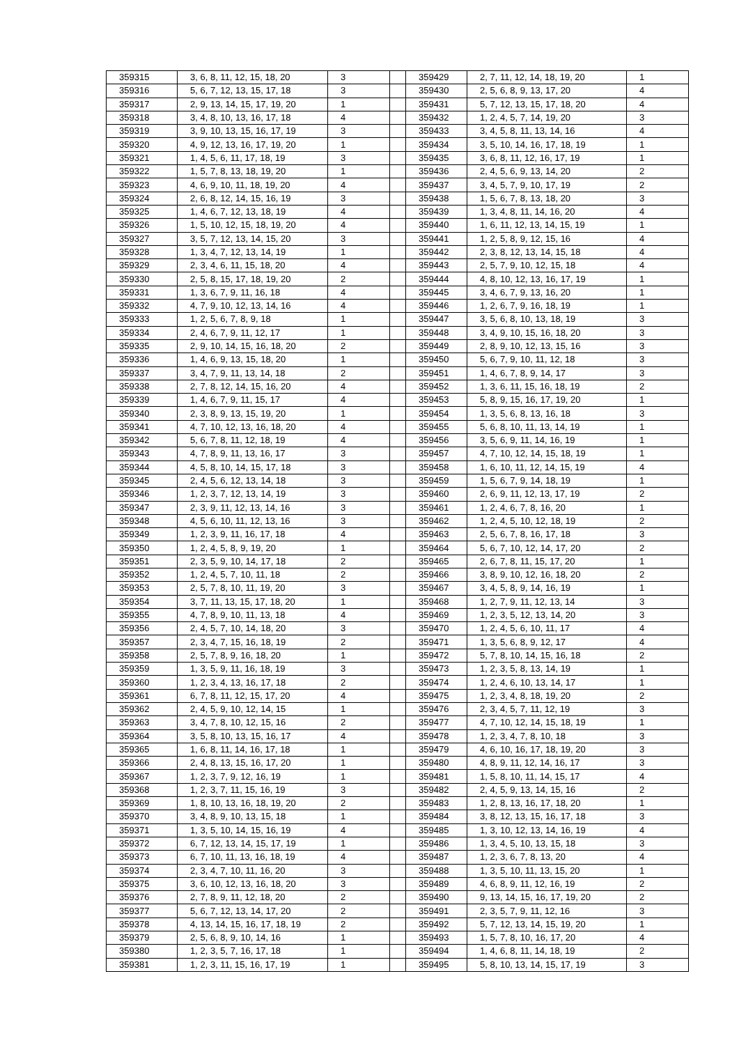| 359315 | 3, 6, 8, 11, 12, 15, 18, 20 | 3 | | 359429 | 2, 7, 11, 12, 14, 18, 19, 20 | 1 |
| 359316 | 5, 6, 7, 12, 13, 15, 17, 18 | 3 | | 359430 | 2, 5, 6, 8, 9, 13, 17, 20 | 4 |
| 359317 | 2, 9, 13, 14, 15, 17, 19, 20 | 1 | | 359431 | 5, 7, 12, 13, 15, 17, 18, 20 | 4 |
| 359318 | 3, 4, 8, 10, 13, 16, 17, 18 | 4 | | 359432 | 1, 2, 4, 5, 7, 14, 19, 20 | 3 |
| 359319 | 3, 9, 10, 13, 15, 16, 17, 19 | 3 | | 359433 | 3, 4, 5, 8, 11, 13, 14, 16 | 4 |
| 359320 | 4, 9, 12, 13, 16, 17, 19, 20 | 1 | | 359434 | 3, 5, 10, 14, 16, 17, 18, 19 | 1 |
| 359321 | 1, 4, 5, 6, 11, 17, 18, 19 | 3 | | 359435 | 3, 6, 8, 11, 12, 16, 17, 19 | 1 |
| 359322 | 1, 5, 7, 8, 13, 18, 19, 20 | 1 | | 359436 | 2, 4, 5, 6, 9, 13, 14, 20 | 2 |
| 359323 | 4, 6, 9, 10, 11, 18, 19, 20 | 4 | | 359437 | 3, 4, 5, 7, 9, 10, 17, 19 | 2 |
| 359324 | 2, 6, 8, 12, 14, 15, 16, 19 | 3 | | 359438 | 1, 5, 6, 7, 8, 13, 18, 20 | 3 |
| 359325 | 1, 4, 6, 7, 12, 13, 18, 19 | 4 | | 359439 | 1, 3, 4, 8, 11, 14, 16, 20 | 4 |
| 359326 | 1, 5, 10, 12, 15, 18, 19, 20 | 4 | | 359440 | 1, 6, 11, 12, 13, 14, 15, 19 | 1 |
| 359327 | 3, 5, 7, 12, 13, 14, 15, 20 | 3 | | 359441 | 1, 2, 5, 8, 9, 12, 15, 16 | 4 |
| 359328 | 1, 3, 4, 7, 12, 13, 14, 19 | 1 | | 359442 | 2, 3, 8, 12, 13, 14, 15, 18 | 4 |
| 359329 | 2, 3, 4, 6, 11, 15, 18, 20 | 4 | | 359443 | 2, 5, 7, 9, 10, 12, 15, 18 | 4 |
| 359330 | 2, 5, 8, 15, 17, 18, 19, 20 | 2 | | 359444 | 4, 8, 10, 12, 13, 16, 17, 19 | 1 |
| 359331 | 1, 3, 6, 7, 9, 11, 16, 18 | 4 | | 359445 | 3, 4, 6, 7, 9, 13, 16, 20 | 1 |
| 359332 | 4, 7, 9, 10, 12, 13, 14, 16 | 4 | | 359446 | 1, 2, 6, 7, 9, 16, 18, 19 | 1 |
| 359333 | 1, 2, 5, 6, 7, 8, 9, 18 | 1 | | 359447 | 3, 5, 6, 8, 10, 13, 18, 19 | 3 |
| 359334 | 2, 4, 6, 7, 9, 11, 12, 17 | 1 | | 359448 | 3, 4, 9, 10, 15, 16, 18, 20 | 3 |
| 359335 | 2, 9, 10, 14, 15, 16, 18, 20 | 2 | | 359449 | 2, 8, 9, 10, 12, 13, 15, 16 | 3 |
| 359336 | 1, 4, 6, 9, 13, 15, 18, 20 | 1 | | 359450 | 5, 6, 7, 9, 10, 11, 12, 18 | 3 |
| 359337 | 3, 4, 7, 9, 11, 13, 14, 18 | 2 | | 359451 | 1, 4, 6, 7, 8, 9, 14, 17 | 3 |
| 359338 | 2, 7, 8, 12, 14, 15, 16, 20 | 4 | | 359452 | 1, 3, 6, 11, 15, 16, 18, 19 | 2 |
| 359339 | 1, 4, 6, 7, 9, 11, 15, 17 | 4 | | 359453 | 5, 8, 9, 15, 16, 17, 19, 20 | 1 |
| 359340 | 2, 3, 8, 9, 13, 15, 19, 20 | 1 | | 359454 | 1, 3, 5, 6, 8, 13, 16, 18 | 3 |
| 359341 | 4, 7, 10, 12, 13, 16, 18, 20 | 4 | | 359455 | 5, 6, 8, 10, 11, 13, 14, 19 | 1 |
| 359342 | 5, 6, 7, 8, 11, 12, 18, 19 | 4 | | 359456 | 3, 5, 6, 9, 11, 14, 16, 19 | 1 |
| 359343 | 4, 7, 8, 9, 11, 13, 16, 17 | 3 | | 359457 | 4, 7, 10, 12, 14, 15, 18, 19 | 1 |
| 359344 | 4, 5, 8, 10, 14, 15, 17, 18 | 3 | | 359458 | 1, 6, 10, 11, 12, 14, 15, 19 | 4 |
| 359345 | 2, 4, 5, 6, 12, 13, 14, 18 | 3 | | 359459 | 1, 5, 6, 7, 9, 14, 18, 19 | 1 |
| 359346 | 1, 2, 3, 7, 12, 13, 14, 19 | 3 | | 359460 | 2, 6, 9, 11, 12, 13, 17, 19 | 2 |
| 359347 | 2, 3, 9, 11, 12, 13, 14, 16 | 3 | | 359461 | 1, 2, 4, 6, 7, 8, 16, 20 | 1 |
| 359348 | 4, 5, 6, 10, 11, 12, 13, 16 | 3 | | 359462 | 1, 2, 4, 5, 10, 12, 18, 19 | 2 |
| 359349 | 1, 2, 3, 9, 11, 16, 17, 18 | 4 | | 359463 | 2, 5, 6, 7, 8, 16, 17, 18 | 3 |
| 359350 | 1, 2, 4, 5, 8, 9, 19, 20 | 1 | | 359464 | 5, 6, 7, 10, 12, 14, 17, 20 | 2 |
| 359351 | 2, 3, 5, 9, 10, 14, 17, 18 | 2 | | 359465 | 2, 6, 7, 8, 11, 15, 17, 20 | 1 |
| 359352 | 1, 2, 4, 5, 7, 10, 11, 18 | 2 | | 359466 | 3, 8, 9, 10, 12, 16, 18, 20 | 2 |
| 359353 | 2, 5, 7, 8, 10, 11, 19, 20 | 3 | | 359467 | 3, 4, 5, 8, 9, 14, 16, 19 | 1 |
| 359354 | 3, 7, 11, 13, 15, 17, 18, 20 | 1 | | 359468 | 1, 2, 7, 9, 11, 12, 13, 14 | 3 |
| 359355 | 4, 7, 8, 9, 10, 11, 13, 18 | 4 | | 359469 | 1, 2, 3, 5, 12, 13, 14, 20 | 3 |
| 359356 | 2, 4, 5, 7, 10, 14, 18, 20 | 3 | | 359470 | 1, 2, 4, 5, 6, 10, 11, 17 | 4 |
| 359357 | 2, 3, 4, 7, 15, 16, 18, 19 | 2 | | 359471 | 1, 3, 5, 6, 8, 9, 12, 17 | 4 |
| 359358 | 2, 5, 7, 8, 9, 16, 18, 20 | 1 | | 359472 | 5, 7, 8, 10, 14, 15, 16, 18 | 2 |
| 359359 | 1, 3, 5, 9, 11, 16, 18, 19 | 3 | | 359473 | 1, 2, 3, 5, 8, 13, 14, 19 | 1 |
| 359360 | 1, 2, 3, 4, 13, 16, 17, 18 | 2 | | 359474 | 1, 2, 4, 6, 10, 13, 14, 17 | 1 |
| 359361 | 6, 7, 8, 11, 12, 15, 17, 20 | 4 | | 359475 | 1, 2, 3, 4, 8, 18, 19, 20 | 2 |
| 359362 | 2, 4, 5, 9, 10, 12, 14, 15 | 1 | | 359476 | 2, 3, 4, 5, 7, 11, 12, 19 | 3 |
| 359363 | 3, 4, 7, 8, 10, 12, 15, 16 | 2 | | 359477 | 4, 7, 10, 12, 14, 15, 18, 19 | 1 |
| 359364 | 3, 5, 8, 10, 13, 15, 16, 17 | 4 | | 359478 | 1, 2, 3, 4, 7, 8, 10, 18 | 3 |
| 359365 | 1, 6, 8, 11, 14, 16, 17, 18 | 1 | | 359479 | 4, 6, 10, 16, 17, 18, 19, 20 | 3 |
| 359366 | 2, 4, 8, 13, 15, 16, 17, 20 | 1 | | 359480 | 4, 8, 9, 11, 12, 14, 16, 17 | 3 |
| 359367 | 1, 2, 3, 7, 9, 12, 16, 19 | 1 | | 359481 | 1, 5, 8, 10, 11, 14, 15, 17 | 4 |
| 359368 | 1, 2, 3, 7, 11, 15, 16, 19 | 3 | | 359482 | 2, 4, 5, 9, 13, 14, 15, 16 | 2 |
| 359369 | 1, 8, 10, 13, 16, 18, 19, 20 | 2 | | 359483 | 1, 2, 8, 13, 16, 17, 18, 20 | 1 |
| 359370 | 3, 4, 8, 9, 10, 13, 15, 18 | 1 | | 359484 | 3, 8, 12, 13, 15, 16, 17, 18 | 3 |
| 359371 | 1, 3, 5, 10, 14, 15, 16, 19 | 4 | | 359485 | 1, 3, 10, 12, 13, 14, 16, 19 | 4 |
| 359372 | 6, 7, 12, 13, 14, 15, 17, 19 | 1 | | 359486 | 1, 3, 4, 5, 10, 13, 15, 18 | 3 |
| 359373 | 6, 7, 10, 11, 13, 16, 18, 19 | 4 | | 359487 | 1, 2, 3, 6, 7, 8, 13, 20 | 4 |
| 359374 | 2, 3, 4, 7, 10, 11, 16, 20 | 3 | | 359488 | 1, 3, 5, 10, 11, 13, 15, 20 | 1 |
| 359375 | 3, 6, 10, 12, 13, 16, 18, 20 | 3 | | 359489 | 4, 6, 8, 9, 11, 12, 16, 19 | 2 |
| 359376 | 2, 7, 8, 9, 11, 12, 18, 20 | 2 | | 359490 | 9, 13, 14, 15, 16, 17, 19, 20 | 2 |
| 359377 | 5, 6, 7, 12, 13, 14, 17, 20 | 2 | | 359491 | 2, 3, 5, 7, 9, 11, 12, 16 | 3 |
| 359378 | 4, 13, 14, 15, 16, 17, 18, 19 | 2 | | 359492 | 5, 7, 12, 13, 14, 15, 19, 20 | 1 |
| 359379 | 2, 5, 6, 8, 9, 10, 14, 16 | 1 | | 359493 | 1, 5, 7, 8, 10, 16, 17, 20 | 4 |
| 359380 | 1, 2, 3, 5, 7, 16, 17, 18 | 1 | | 359494 | 1, 4, 6, 8, 11, 14, 18, 19 | 2 |
| 359381 | 1, 2, 3, 11, 15, 16, 17, 19 | 1 | | 359495 | 5, 8, 10, 13, 14, 15, 17, 19 | 3 |